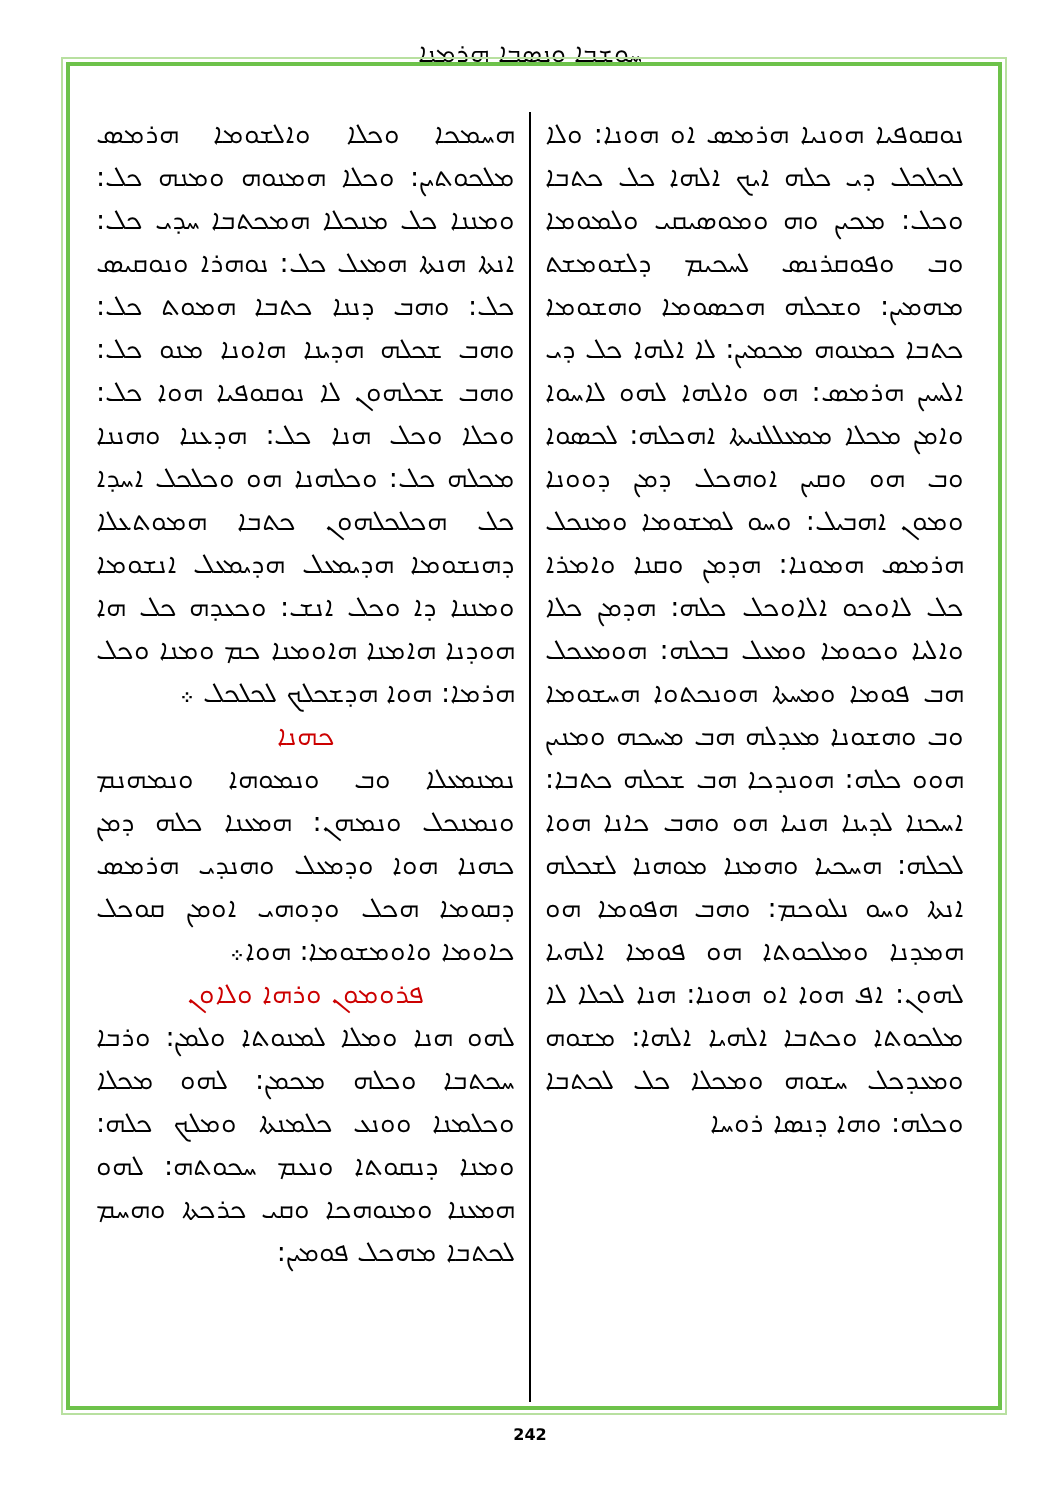ܚܘܫܒܐ ܘܢܣܒܐ ܗܪܡܢܐ
ܢܘܩܘܦܝܐ ܗܘܢܝܐ ܗܪܡܣ ܐܘ ܗܘܢܐ: ܘܠܐ ܠܟܠܟܠ ܕܝ ܟܠܗ ܐܝܟ ܐܠܗܐ ܟܠ ܟܬܒܐ ܘܟܠ: ܡܟܝܢ ܘܗ ܘܡܘܣܝܩܝ ܘܠܡܘܡܐ ܘܒ ܘܦܘܩܪܢܣ ܠܚܟܝܡ ܕܠܫܘܡܫܬ ܡܗܡܝܢ: ܘܫܟܠܗ ܗܟܣܘܡܐ ܘܗܫܘܡܐ ܟܬܒܐ ܟܡܢܘܗ ܡܟܡܝܢ: ܠܐ ܐܠܗܐ ܟܠ ܕܝ ܐܠܚܝܢ ܗܪܡܣ: ܗܘ ܘܐܠܗܐ ܠܗܘ ܠܐܚܘܐ ܘܐܡܢ ܡܟܠܐ ܡܡܥܠܠܢܝܬܐ ܐܗܟܠܗ: ܠܟܣܘܐ ܘܒ ܗܘ ܘܩܝܢ ܐܘܗܟܠ ܕܡܢ ܕܘܘܢܐ ܘܡܘܢ ܐܗܒܝܠ: ܘܚܘ ܠܡܫܘܡܐ ܘܡܢܟܠ ܗܪܡܣ ܗܡܘܢܐ: ܗܕܡܢ ܘܩܢܐ ܘܐܡܪܐ ܟܠ ܠܐܘܟܘ ܐܠܐܘܟܠ ܟܠܗ: ܗܕܡܢ ܟܠܐ ܘܐܠܝܐ ܘܟܘܡܐ ܘܡܥܠ ܒܟܠܗ: ܗܘܡܥܟܠ ܗܒ ܦܘܡܐ ܘܡܚܬܐ ܗܘܢܟܬܘܐ ܗܚܫܘܡܐ ܘܒ ܘܗܫܘܢܐ ܡܥܕܠܗ ܗܒ ܡܚܟܗ ܘܡܢܝܢ ܗܘܘ ܟܠܗ: ܗܘܢܕܟܐ ܗܒ ܫܟܠܗ ܟܬܒܐ: ܐܚܟܢܐ ܠܕܝܢܐ ܗܢܝܐ ܗܘ ܘܗܒ ܟܐܢܐ ܗܘܐ ܠܟܠܗ: ܗܚܟܝܐ ܘܗܡܢܐ ܡܘܗܢܐ ܠܫܟܠܗ ܐܢܬܐ ܘܚܘ ܢܠܘܟܡ: ܘܗܒ ܗܦܘܡܐ ܗܘ ܗܡܕܢܐ ܘܡܠܟܘܬܐ ܗܘ ܦܘܡܐ ܐܠܗܝܐ ܠܗܘܢ: ܐܦ ܗܘܐ ܐܘ ܗܘܢܐ: ܗܢܐ ܠܟܠܐ ܠܐ ܡܠܟܘܬܐ ܘܟܬܒܐ ܐܠܗܝܐ ܐܠܗܐ: ܡܫܘܗ ܘܡܥܕܟܠ ܚܫܘܗ ܘܡܟܠܐ ܟܠ ܠܟܬܒܐ ܘܟܠܗ: ܘܗܐ ܕܢܣܐ ܪܘܚܐ
ܗܚܡܟܐ ܘܟܠܐ ܘܐܠܫܘܡܐ ܗܪܡܣ ܡܠܟܘܬܝܢ: ܘܟܠܐ ܗܡܢܘܗ ܘܡܢܗ ܟܠ: ܘܡܢܢܐ ܟܠ ܡܢܟܠܐ ܗܡܟܬܒܐ ܚܕܝ ܟܠ: ܐܢܬܐ ܗܢܬܐ ܗܡܥܠ ܟܠ: ܢܘܗܪܐ ܘܢܘܩܝܣ ܟܠ: ܘܗܒ ܕܢܢܐ ܟܬܒܐ ܗܡܘܬ ܟܠ: ܘܗܒ ܫܟܠܗ ܗܕܝܢܐ ܗܐܘܢܐ ܡܢܘ ܟܠ: ܘܗܒ ܫܟܠܗܘܢ ܠܐ ܢܘܩܘܦܝܐ ܗܘܐ ܟܠ: ܘܟܠܐ ܘܟܠ ܗܢܐ ܟܠ: ܗܕܥܢܐ ܘܗܢܢܐ ܡܟܠܗ ܟܠ: ܘܟܠܗܢܐ ܗܘ ܘܟܠܟܠ ܐܚܕܐ ܟܠ ܗܟܠܟܠܗܘܢ ܟܬܒܐ ܗܡܘܬܥܠܐ ܕܗܢܫܘܡܐ ܗܕܝܡܥܠ ܗܕܝܡܥܠ ܐܢܫܘܡܐ ܘܡܢܢܐ ܕܐ ܘܟܠ ܐܢܫ: ܘܟܥܕܗ ܟܠ ܗܐ ܗܘܕܢܐ ܗܐܡܢܐ ܗܐܘܡܢܐ ܟܡ ܘܡܢܐ ܘܟܠ ܗܪܡܐ: ܗܘܐ ܗܕܫܟܠܟ ܠܟܠܟܠ ܀
ܟܗܢܐ
ܢܡܢܡܥܠܐ ܘܒ ܘܢܡܘܗܐ ܘܢܡܗܢܡ ܘܢܡܢܟܠ ܘܢܡܗܢ: ܗܡܥܢܐ ܟܠܗ ܕܡܢ ܟܗܢܐ ܗܘܐ ܘܕܡܥܠ ܘܗܢܕܝ ܗܪܡܣ ܕܩܘܡܐ ܗܟܠ ܘܕܘܗܝ ܐܘܡܢ ܩܘܟܠ ܟܐܘܡܐ ܘܐܘܡܫܘܡܐ: ܗܘܐ܀
ܦܪܘܡܘܢ ܘܪܗܐ ܘܠܐܘܢ
ܠܗܘ ܗܢܐ ܘܡܠܐ ܠܡܢܘܬܐ ܘܠܡܢ: ܘܪܒܐ ܚܟܬܒܐ ܘܟܠܗ ܡܟܡܢ: ܠܗܘ ܡܟܠܐ ܘܟܠܡܢܐ ܘܘܢܥ ܟܠܡܢܬܐ ܘܡܠܟ ܟܠܗ: ܘܡܢܐ ܕܢܩܘܬܐ ܘܢܥܡ ܚܟܘܬܗ: ܠܗܘ ܗܡܥܢܐ ܘܡܢܘܗܟܐ ܘܩܝ ܟܪܟܬܐ ܘܗܚܡ ܠܟܬܒܐ ܡܗܟܠ ܦܘܡܝܢ:
242